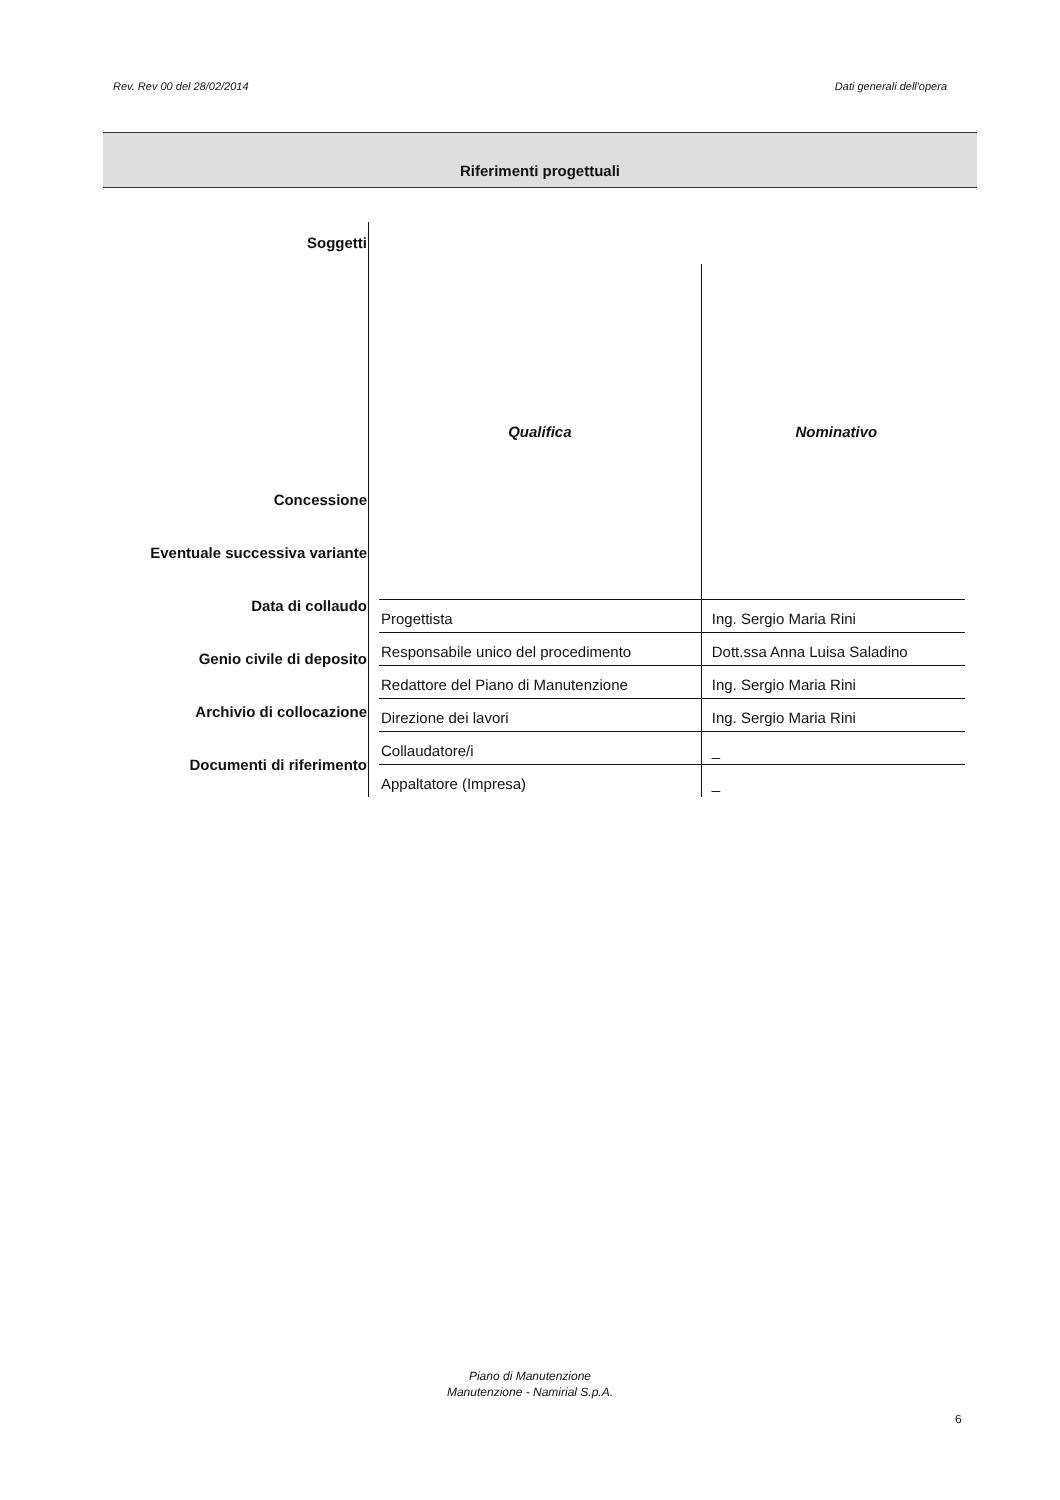Rev. Rev 00 del 28/02/2014 Dati generali dell'opera
Riferimenti progettuali
Soggetti
Concessione
Eventuale successiva variante
Data di collaudo
Genio civile di deposito
Archivio di collocazione
Documenti di riferimento
| Qualifica | Nominativo |
| --- | --- |
| Progettista | Ing. Sergio Maria Rini |
| Responsabile unico del procedimento | Dott.ssa Anna Luisa Saladino |
| Redattore del Piano di Manutenzione | Ing. Sergio Maria Rini |
| Direzione dei lavori | Ing. Sergio Maria Rini |
| Collaudatore/i | _ |
| Appaltatore (Impresa) | _ |
Piano di Manutenzione
Manutenzione - Namirial S.p.A.
6